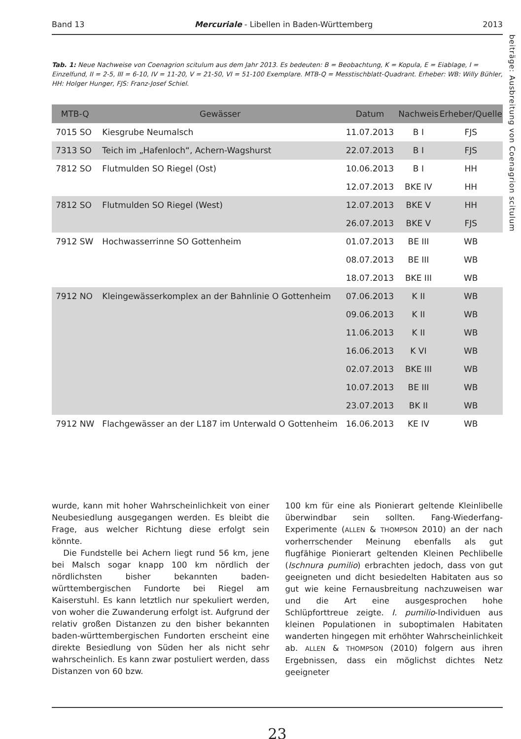Band 13 Mercuriale - Libellen in Baden-Württemberg 2013
beiträge: Ausbreitung von Coenagrion scitulum
Tab. 1: Neue Nachweise von Coenagrion scitulum aus dem Jahr 2013. Es bedeuten: B = Beobachtung, K = Kopula, E = Eiablage, I = Einzelfund, II = 2-5, III = 6-10, IV = 11-20, V = 21-50, VI = 51-100 Exemplare. MTB-Q = Messtischblatt-Quadrant. Erheber: WB: Willy Bühler, HH: Holger Hunger, FJS: Franz-Josef Schiel.
| MTB-Q | Gewässer | Datum | Nachweis | Erheber/Quelle |
| --- | --- | --- | --- | --- |
| 7015 SO | Kiesgrube Neumalsch | 11.07.2013 | B I | FJS |
| 7313 SO | Teich im „Hafenloch“, Achern-Wagshurst | 22.07.2013 | B I | FJS |
| 7812 SO | Flutmulden SO Riegel (Ost) | 10.06.2013 | B I | HH |
| | | 12.07.2013 | BKE IV | HH |
| 7812 SO | Flutmulden SO Riegel (West) | 12.07.2013 | BKE V | HH |
| | | 26.07.2013 | BKE V | FJS |
| 7912 SW | Hochwasserrinne SO Gottenheim | 01.07.2013 | BE III | WB |
| | | 08.07.2013 | BE III | WB |
| | | 18.07.2013 | BKE III | WB |
| 7912 NO | Kleingewässerkomplex an der Bahnlinie O Gottenheim | 07.06.2013 | K II | WB |
| | | 09.06.2013 | K II | WB |
| | | 11.06.2013 | K II | WB |
| | | 16.06.2013 | K VI | WB |
| | | 02.07.2013 | BKE III | WB |
| | | 10.07.2013 | BE III | WB |
| | | 23.07.2013 | BK II | WB |
| 7912 NW | Flachgewässer an der L187 im Unterwald O Gottenheim | 16.06.2013 | KE IV | WB |
wurde, kann mit hoher Wahrscheinlichkeit von einer Neubesiedlung ausgegangen werden. Es bleibt die Frage, aus welcher Richtung diese erfolgt sein könnte.
Die Fundstelle bei Achern liegt rund 56 km, jene bei Malsch sogar knapp 100 km nördlich der nördlichsten bisher bekannten baden-württembergischen Fundorte bei Riegel am Kaiserstuhl. Es kann letztlich nur spekuliert werden, von woher die Zuwanderung erfolgt ist. Aufgrund der relativ großen Distanzen zu den bisher bekannten baden-württembergischen Fundorten erscheint eine direkte Besiedlung von Süden her als nicht sehr wahrscheinlich. Es kann zwar postuliert werden, dass Distanzen von 60 bzw.
100 km für eine als Pionierart geltende Kleinlibelle überwindbar sein sollten. Fang-Wiederfang-Experimente (ALLEN & THOMPSON 2010) an der nach vorherrschender Meinung ebenfalls als gut flugfähige Pionierart geltenden Kleinen Pechlibelle (Ischnura pumilio) erbrachten jedoch, dass von gut geeigneten und dicht besiedelten Habitaten aus so gut wie keine Fernausbreitung nachzuweisen war und die Art eine ausgesprochen hohe Schlüpforttreue zeigte. I. pumilio-Individuen aus kleinen Populationen in suboptimalen Habitaten wanderten hingegen mit erhöhter Wahrscheinlichkeit ab. ALLEN & THOMPSON (2010) folgern aus ihren Ergebnissen, dass ein möglichst dichtes Netz geeigneter
23